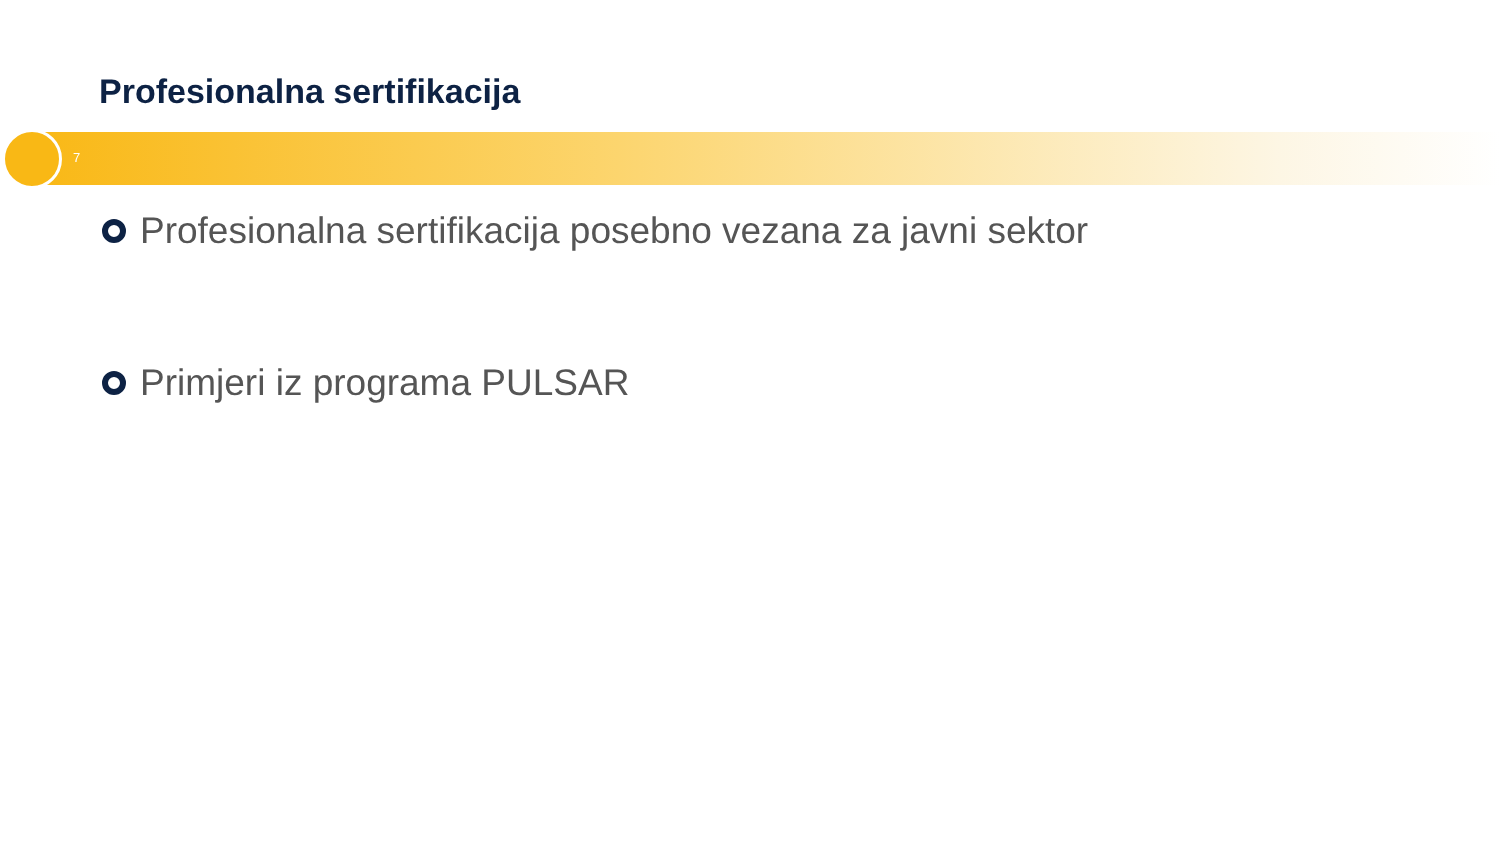Profesionalna sertifikacija
7
Profesionalna sertifikacija posebno vezana za javni sektor
Primjeri iz programa PULSAR